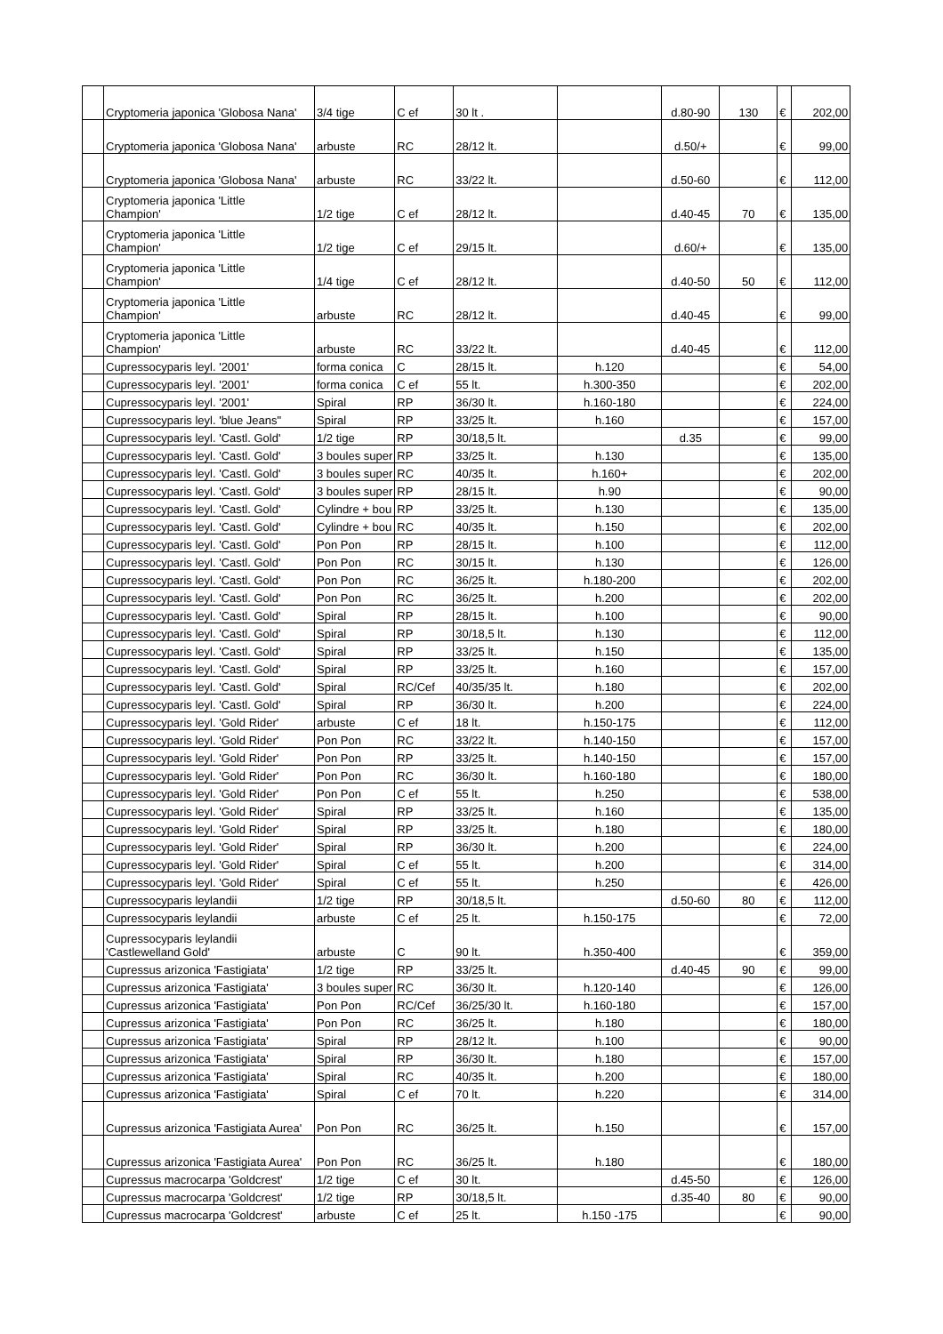| | Cryptomeria japonica 'Globosa Nana' | 3/4 tige | C ef | 30 lt . | | d.80-90 | 130 | € | 202,00 |
| | Cryptomeria japonica 'Globosa Nana' | arbuste | RC | 28/12 lt. | | d.50/+ | | € | 99,00 |
| | Cryptomeria japonica 'Globosa Nana' | arbuste | RC | 33/22 lt. | | d.50-60 | | € | 112,00 |
| | Cryptomeria japonica 'Little Champion' | 1/2 tige | C ef | 28/12 lt. | | d.40-45 | 70 | € | 135,00 |
| | Cryptomeria japonica 'Little Champion' | 1/2 tige | C ef | 29/15 lt. | | d.60/+ | | € | 135,00 |
| | Cryptomeria japonica 'Little Champion' | 1/4 tige | C ef | 28/12 lt. | | d.40-50 | 50 | € | 112,00 |
| | Cryptomeria japonica 'Little Champion' | arbuste | RC | 28/12 lt. | | d.40-45 | | € | 99,00 |
| | Cryptomeria japonica 'Little Champion' | arbuste | RC | 33/22 lt. | | d.40-45 | | € | 112,00 |
| | Cupressocyparis leyl. '2001' | forma conica | C | 28/15 lt. | h.120 | | | € | 54,00 |
| | Cupressocyparis leyl. '2001' | forma conica | C ef | 55 lt. | h.300-350 | | | € | 202,00 |
| | Cupressocyparis leyl. '2001' | Spiral | RP | 36/30 lt. | h.160-180 | | | € | 224,00 |
| | Cupressocyparis leyl. 'blue Jeans" | Spiral | RP | 33/25 lt. | h.160 | | | € | 157,00 |
| | Cupressocyparis leyl. 'Castl. Gold' | 1/2 tige | RP | 30/18,5 lt. | | d.35 | | € | 99,00 |
| | Cupressocyparis leyl. 'Castl. Gold' | 3 boules super | RP | 33/25 lt. | h.130 | | | € | 135,00 |
| | Cupressocyparis leyl. 'Castl. Gold' | 3 boules super | RC | 40/35 lt. | h.160+ | | | € | 202,00 |
| | Cupressocyparis leyl. 'Castl. Gold' | 3 boules super | RP | 28/15 lt. | h.90 | | | € | 90,00 |
| | Cupressocyparis leyl. 'Castl. Gold' | Cylindre + bou | RP | 33/25 lt. | h.130 | | | € | 135,00 |
| | Cupressocyparis leyl. 'Castl. Gold' | Cylindre + bou | RC | 40/35 lt. | h.150 | | | € | 202,00 |
| | Cupressocyparis leyl. 'Castl. Gold' | Pon Pon | RP | 28/15 lt. | h.100 | | | € | 112,00 |
| | Cupressocyparis leyl. 'Castl. Gold' | Pon Pon | RC | 30/15 lt. | h.130 | | | € | 126,00 |
| | Cupressocyparis leyl. 'Castl. Gold' | Pon Pon | RC | 36/25 lt. | h.180-200 | | | € | 202,00 |
| | Cupressocyparis leyl. 'Castl. Gold' | Pon Pon | RC | 36/25 lt. | h.200 | | | € | 202,00 |
| | Cupressocyparis leyl. 'Castl. Gold' | Spiral | RP | 28/15 lt. | h.100 | | | € | 90,00 |
| | Cupressocyparis leyl. 'Castl. Gold' | Spiral | RP | 30/18,5 lt. | h.130 | | | € | 112,00 |
| | Cupressocyparis leyl. 'Castl. Gold' | Spiral | RP | 33/25 lt. | h.150 | | | € | 135,00 |
| | Cupressocyparis leyl. 'Castl. Gold' | Spiral | RP | 33/25 lt. | h.160 | | | € | 157,00 |
| | Cupressocyparis leyl. 'Castl. Gold' | Spiral | RC/Cef | 40/35/35 lt. | h.180 | | | € | 202,00 |
| | Cupressocyparis leyl. 'Castl. Gold' | Spiral | RP | 36/30 lt. | h.200 | | | € | 224,00 |
| | Cupressocyparis leyl. 'Gold Rider' | arbuste | C ef | 18 lt. | h.150-175 | | | € | 112,00 |
| | Cupressocyparis leyl. 'Gold Rider' | Pon Pon | RC | 33/22 lt. | h.140-150 | | | € | 157,00 |
| | Cupressocyparis leyl. 'Gold Rider' | Pon Pon | RP | 33/25 lt. | h.140-150 | | | € | 157,00 |
| | Cupressocyparis leyl. 'Gold Rider' | Pon Pon | RC | 36/30 lt. | h.160-180 | | | € | 180,00 |
| | Cupressocyparis leyl. 'Gold Rider' | Pon Pon | C ef | 55 lt. | h.250 | | | € | 538,00 |
| | Cupressocyparis leyl. 'Gold Rider' | Spiral | RP | 33/25 lt. | h.160 | | | € | 135,00 |
| | Cupressocyparis leyl. 'Gold Rider' | Spiral | RP | 33/25 lt. | h.180 | | | € | 180,00 |
| | Cupressocyparis leyl. 'Gold Rider' | Spiral | RP | 36/30 lt. | h.200 | | | € | 224,00 |
| | Cupressocyparis leyl. 'Gold Rider' | Spiral | C ef | 55 lt. | h.200 | | | € | 314,00 |
| | Cupressocyparis leyl. 'Gold Rider' | Spiral | C ef | 55 lt. | h.250 | | | € | 426,00 |
| | Cupressocyparis leylandii | 1/2 tige | RP | 30/18,5 lt. | | d.50-60 | 80 | € | 112,00 |
| | Cupressocyparis leylandii | arbuste | C ef | 25 lt. | h.150-175 | | | € | 72,00 |
| | Cupressocyparis leylandii 'Castlewelland Gold' | arbuste | C | 90 lt. | h.350-400 | | | € | 359,00 |
| | Cupressus arizonica 'Fastigiata' | 1/2 tige | RP | 33/25 lt. | | d.40-45 | 90 | € | 99,00 |
| | Cupressus arizonica 'Fastigiata' | 3 boules super | RC | 36/30 lt. | h.120-140 | | | € | 126,00 |
| | Cupressus arizonica 'Fastigiata' | Pon Pon | RC/Cef | 36/25/30 lt. | h.160-180 | | | € | 157,00 |
| | Cupressus arizonica 'Fastigiata' | Pon Pon | RC | 36/25 lt. | h.180 | | | € | 180,00 |
| | Cupressus arizonica 'Fastigiata' | Spiral | RP | 28/12 lt. | h.100 | | | € | 90,00 |
| | Cupressus arizonica 'Fastigiata' | Spiral | RP | 36/30 lt. | h.180 | | | € | 157,00 |
| | Cupressus arizonica 'Fastigiata' | Spiral | RC | 40/35 lt. | h.200 | | | € | 180,00 |
| | Cupressus arizonica 'Fastigiata' | Spiral | C ef | 70 lt. | h.220 | | | € | 314,00 |
| | Cupressus arizonica 'Fastigiata Aurea' | Pon Pon | RC | 36/25 lt. | h.150 | | | € | 157,00 |
| | Cupressus arizonica 'Fastigiata Aurea' | Pon Pon | RC | 36/25 lt. | h.180 | | | € | 180,00 |
| | Cupressus macrocarpa 'Goldcrest' | 1/2 tige | C ef | 30 lt. | | d.45-50 | | € | 126,00 |
| | Cupressus macrocarpa 'Goldcrest' | 1/2 tige | RP | 30/18,5 lt. | | d.35-40 | 80 | € | 90,00 |
| | Cupressus macrocarpa 'Goldcrest' | arbuste | C ef | 25 lt. | h.150 -175 | | | € | 90,00 |